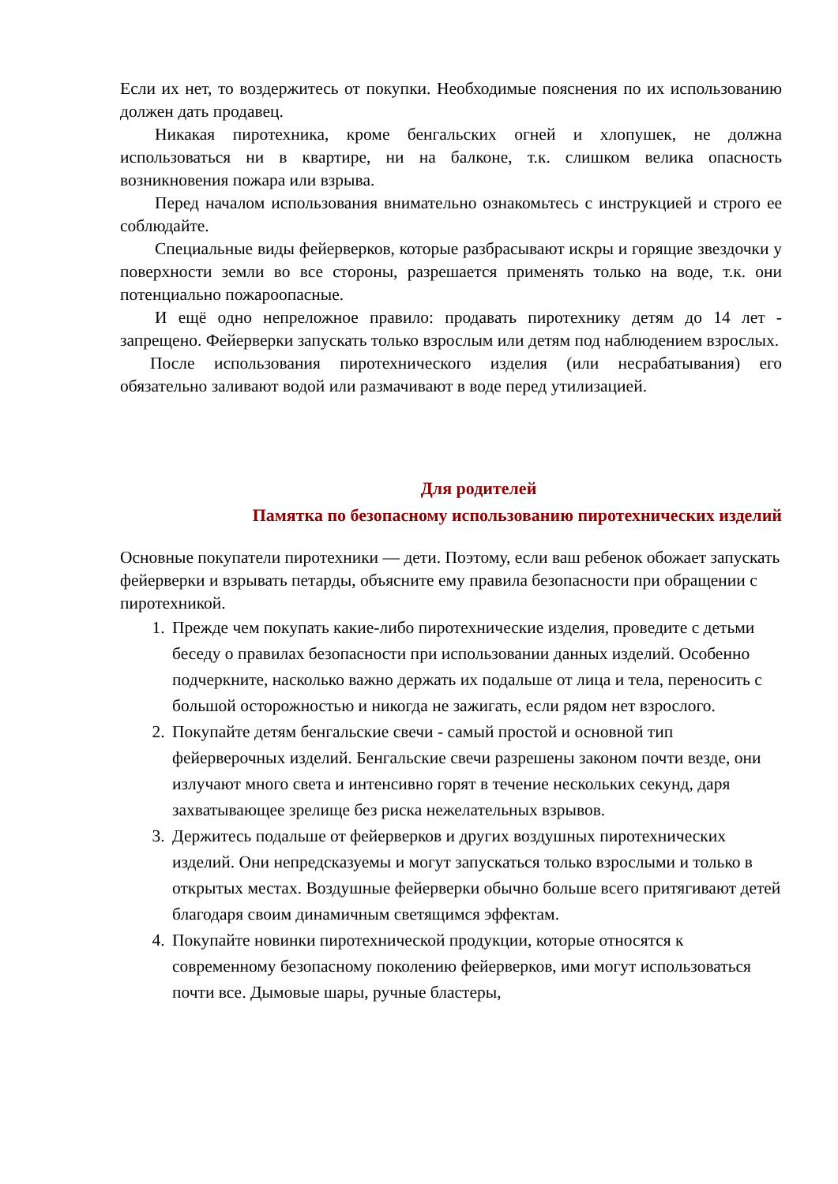Если их нет, то воздержитесь от покупки. Необходимые пояснения по их использованию должен дать продавец.
Никакая пиротехника, кроме бенгальских огней и хлопушек, не должна использоваться ни в квартире, ни на балконе, т.к. слишком велика опасность возникновения пожара или взрыва.
Перед началом использования внимательно ознакомьтесь с инструкцией и строго ее соблюдайте.
Специальные виды фейерверков, которые разбрасывают искры и горящие звездочки у поверхности земли во все стороны, разрешается применять только на воде, т.к. они потенциально пожароопасные.
И ещё одно непреложное правило: продавать пиротехнику детям до 14 лет - запрещено. Фейерверки запускать только взрослым или детям под наблюдением взрослых.
После использования пиротехнического изделия (или несрабатывания) его обязательно заливают водой или размачивают в воде перед утилизацией.
Для родителей
Памятка по безопасному использованию пиротехнических изделий
Основные покупатели пиротехники — дети. Поэтому, если ваш ребенок обожает запускать фейерверки и взрывать петарды, объясните ему правила безопасности при обращении с пиротехникой.
1. Прежде чем покупать какие-либо пиротехнические изделия, проведите с детьми беседу о правилах безопасности при использовании данных изделий. Особенно подчеркните, насколько важно держать их подальше от лица и тела, переносить с большой осторожностью и никогда не зажигать, если рядом нет взрослого.
2. Покупайте детям бенгальские свечи - самый простой и основной тип фейерверочных изделий. Бенгальские свечи разрешены законом почти везде, они излучают много света и интенсивно горят в течение нескольких секунд, даря захватывающее зрелище без риска нежелательных взрывов.
3. Держитесь подальше от фейерверков и других воздушных пиротехнических изделий. Они непредсказуемы и могут запускаться только взрослыми и только в открытых местах. Воздушные фейерверки обычно больше всего притягивают детей благодаря своим динамичным светящимся эффектам.
4. Покупайте новинки пиротехнической продукции, которые относятся к современному безопасному поколению фейерверков, ими могут использоваться почти все. Дымовые шары, ручные бластеры,